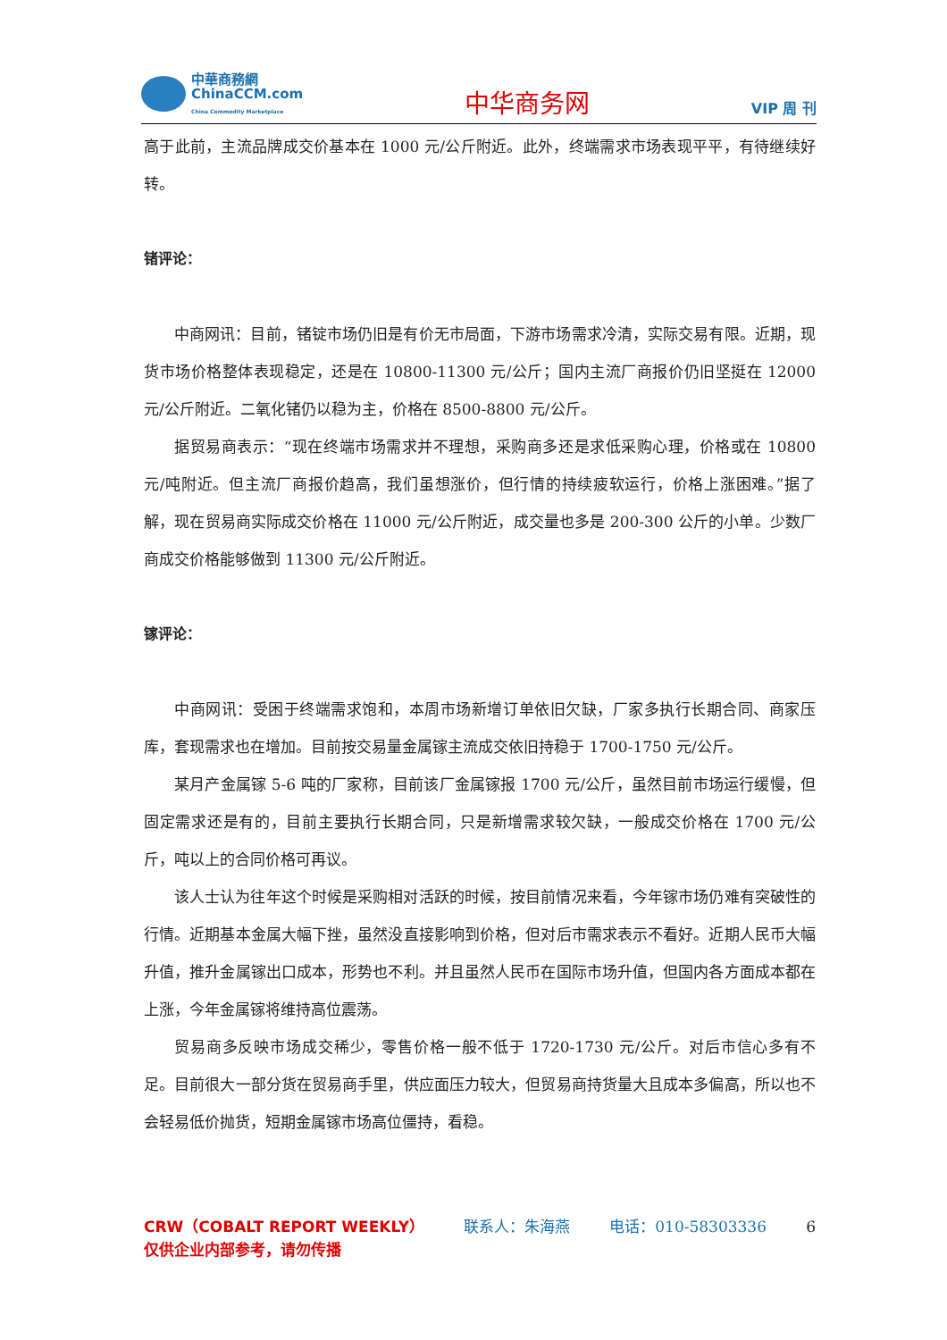中華商務網
ChinaCCM.com
China Commodity Marketplace
中华商务网
VIP 周 刊
高于此前，主流品牌成交价基本在 1000 元/公斤附近。此外，终端需求市场表现平平，有待继续好转。
锗评论：
中商网讯：目前，锗锭市场仍旧是有价无市局面，下游市场需求冷清，实际交易有限。近期，现货市场价格整体表现稳定，还是在 10800-11300 元/公斤；国内主流厂商报价仍旧坚挺在 12000 元/公斤附近。二氧化锗仍以稳为主，价格在 8500-8800 元/公斤。
据贸易商表示：“现在终端市场需求并不理想，采购商多还是求低采购心理，价格或在 10800 元/吨附近。但主流厂商报价趋高，我们虽想涨价，但行情的持续疲软运行，价格上涨困难。”据了解，现在贸易商实际成交价格在 11000 元/公斤附近，成交量也多是 200-300 公斤的小单。少数厂商成交价格能够做到 11300 元/公斤附近。
镓评论：
中商网讯：受困于终端需求饱和，本周市场新增订单依旧欠缺，厂家多执行长期合同、商家压库，套现需求也在增加。目前按交易量金属镓主流成交依旧持稳于 1700-1750 元/公斤。
某月产金属镓 5-6 吨的厂家称，目前该厂金属镓报 1700 元/公斤，虽然目前市场运行缓慢，但固定需求还是有的，目前主要执行长期合同，只是新增需求较欠缺，一般成交价格在 1700 元/公斤，吨以上的合同价格可再议。
该人士认为往年这个时候是采购相对活跃的时候，按目前情况来看，今年镓市场仍难有突破性的行情。近期基本金属大幅下挫，虽然没直接影响到价格，但对后市需求表示不看好。近期人民币大幅升值，推升金属镓出口成本，形势也不利。并且虽然人民币在国际市场升值，但国内各方面成本都在上涨，今年金属镓将维持高位震荡。
贸易商多反映市场成交稀少，零售价格一般不低于 1720-1730 元/公斤。对后市信心多有不足。目前很大一部分货在贸易商手里，供应面压力较大，但贸易商持货量大且成本多偏高，所以也不会轻易低价抛货，短期金属镓市场高位僵持，看稳。
CRW（COBALT REPORT WEEKLY） 联系人：朱海燕 电话：010-58303336 6
仅供企业内部参考，请勿传播